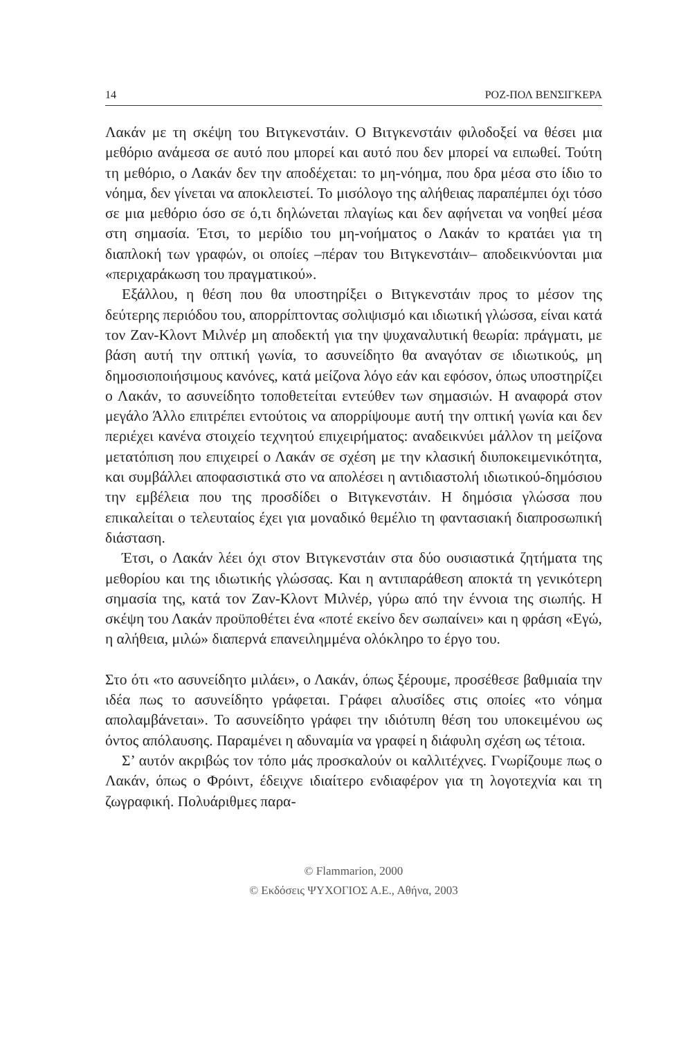14 ΡΟΖ-ΠΟΛ ΒΕΝΣΙΓΚΕΡΑ
Λακάν με τη σκέψη του Βιτγκενστάιν. Ο Βιτγκενστάιν φιλοδοξεί να θέσει μια μεθόριο ανάμεσα σε αυτό που μπορεί και αυτό που δεν μπορεί να ειπωθεί. Τούτη τη μεθόριο, ο Λακάν δεν την αποδέχεται: το μη-νόημα, που δρα μέσα στο ίδιο το νόημα, δεν γίνεται να αποκλειστεί. Το μισόλογο της αλήθειας παραπέμπει όχι τόσο σε μια μεθόριο όσο σε ό,τι δηλώνεται πλαγίως και δεν αφήνεται να νοηθεί μέσα στη σημασία. Έτσι, το μερίδιο του μη-νοήματος ο Λακάν το κρατάει για τη διαπλοκή των γραφών, οι οποίες –πέραν του Βιτγκενστάιν– αποδεικνύονται μια «περιχαράκωση του πραγματικού».
Εξάλλου, η θέση που θα υποστηρίξει ο Βιτγκενστάιν προς το μέσον της δεύτερης περιόδου του, απορρίπτοντας σολιψισμό και ιδιωτική γλώσσα, είναι κατά τον Ζαν-Κλοντ Μιλνέρ μη αποδεκτή για την ψυχαναλυτική θεωρία: πράγματι, με βάση αυτή την οπτική γωνία, το ασυνείδητο θα αναγόταν σε ιδιωτικούς, μη δημοσιοποιήσιμους κανόνες, κατά μείζονα λόγο εάν και εφόσον, όπως υποστηρίζει ο Λακάν, το ασυνείδητο τοποθετείται εντεύθεν των σημασιών. Η αναφορά στον μεγάλο Άλλο επιτρέπει εντούτοις να απορρίψουμε αυτή την οπτική γωνία και δεν περιέχει κανένα στοιχείο τεχνητού επιχειρήματος: αναδεικνύει μάλλον τη μείζονα μετατόπιση που επιχειρεί ο Λακάν σε σχέση με την κλασική διυποκειμενικότητα, και συμβάλλει αποφασιστικά στο να απολέσει η αντιδιαστολή ιδιωτικού-δημόσιου την εμβέλεια που της προσδίδει ο Βιτγκενστάιν. Η δημόσια γλώσσα που επικαλείται ο τελευταίος έχει για μοναδικό θεμέλιο τη φαντασιακή διαπροσωπική διάσταση.
Έτσι, ο Λακάν λέει όχι στον Βιτγκενστάιν στα δύο ουσιαστικά ζητήματα της μεθορίου και της ιδιωτικής γλώσσας. Και η αντιπαράθεση αποκτά τη γενικότερη σημασία της, κατά τον Ζαν-Κλοντ Μιλνέρ, γύρω από την έννοια της σιωπής. Η σκέψη του Λακάν προϋποθέτει ένα «ποτέ εκείνο δεν σωπαίνει» και η φράση «Εγώ, η αλήθεια, μιλώ» διαπερνά επανειλημμένα ολόκληρο το έργο του.
Στο ότι «το ασυνείδητο μιλάει», ο Λακάν, όπως ξέρουμε, προσέθεσε βαθμιαία την ιδέα πως το ασυνείδητο γράφεται. Γράφει αλυσίδες στις οποίες «το νόημα απολαμβάνεται». Το ασυνείδητο γράφει την ιδιότυπη θέση του υποκειμένου ως όντος απόλαυσης. Παραμένει η αδυναμία να γραφεί η διάφυλη σχέση ως τέτοια.
Σ’ αυτόν ακριβώς τον τόπο μάς προσκαλούν οι καλλιτέχνες. Γνωρίζουμε πως ο Λακάν, όπως ο Φρόιντ, έδειχνε ιδιαίτερο ενδιαφέρον για τη λογοτεχνία και τη ζωγραφική. Πολυάριθμες παρα-
© Flammarion, 2000
© Εκδόσεις ΨΥΧΟΓΙΟΣ Α.Ε., Αθήνα, 2003